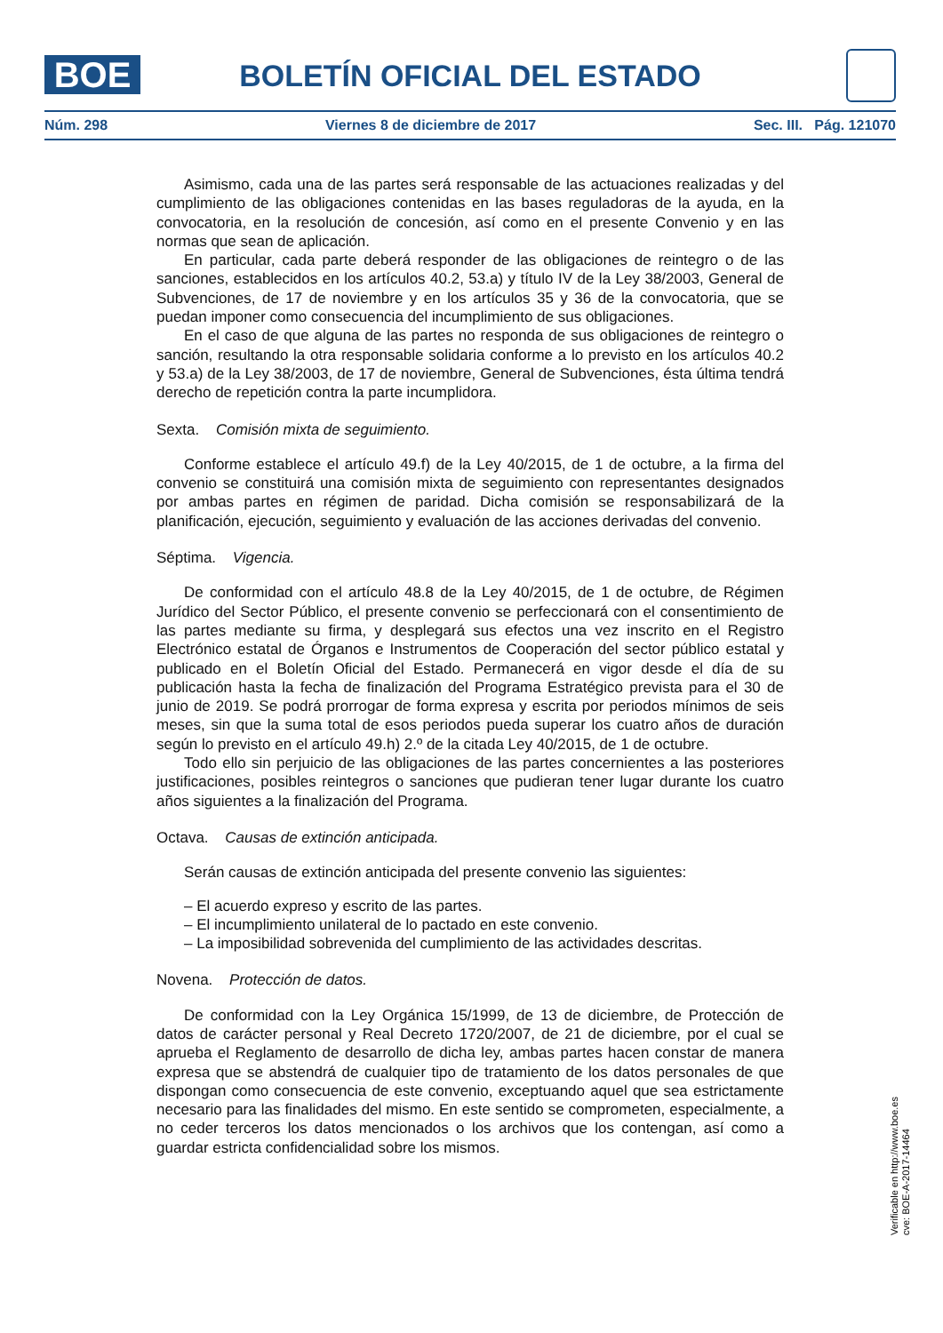BOE
BOLETÍN OFICIAL DEL ESTADO
Núm. 298 Viernes 8 de diciembre de 2017 Sec. III. Pág. 121070
Asimismo, cada una de las partes será responsable de las actuaciones realizadas y del cumplimiento de las obligaciones contenidas en las bases reguladoras de la ayuda, en la convocatoria, en la resolución de concesión, así como en el presente Convenio y en las normas que sean de aplicación.
En particular, cada parte deberá responder de las obligaciones de reintegro o de las sanciones, establecidos en los artículos 40.2, 53.a) y título IV de la Ley 38/2003, General de Subvenciones, de 17 de noviembre y en los artículos 35 y 36 de la convocatoria, que se puedan imponer como consecuencia del incumplimiento de sus obligaciones.
En el caso de que alguna de las partes no responda de sus obligaciones de reintegro o sanción, resultando la otra responsable solidaria conforme a lo previsto en los artículos 40.2 y 53.a) de la Ley 38/2003, de 17 de noviembre, General de Subvenciones, ésta última tendrá derecho de repetición contra la parte incumplidora.
Sexta. Comisión mixta de seguimiento.
Conforme establece el artículo 49.f) de la Ley 40/2015, de 1 de octubre, a la firma del convenio se constituirá una comisión mixta de seguimiento con representantes designados por ambas partes en régimen de paridad. Dicha comisión se responsabilizará de la planificación, ejecución, seguimiento y evaluación de las acciones derivadas del convenio.
Séptima. Vigencia.
De conformidad con el artículo 48.8 de la Ley 40/2015, de 1 de octubre, de Régimen Jurídico del Sector Público, el presente convenio se perfeccionará con el consentimiento de las partes mediante su firma, y desplegará sus efectos una vez inscrito en el Registro Electrónico estatal de Órganos e Instrumentos de Cooperación del sector público estatal y publicado en el Boletín Oficial del Estado. Permanecerá en vigor desde el día de su publicación hasta la fecha de finalización del Programa Estratégico prevista para el 30 de junio de 2019. Se podrá prorrogar de forma expresa y escrita por periodos mínimos de seis meses, sin que la suma total de esos periodos pueda superar los cuatro años de duración según lo previsto en el artículo 49.h) 2.º de la citada Ley 40/2015, de 1 de octubre.
Todo ello sin perjuicio de las obligaciones de las partes concernientes a las posteriores justificaciones, posibles reintegros o sanciones que pudieran tener lugar durante los cuatro años siguientes a la finalización del Programa.
Octava. Causas de extinción anticipada.
Serán causas de extinción anticipada del presente convenio las siguientes:
– El acuerdo expreso y escrito de las partes.
– El incumplimiento unilateral de lo pactado en este convenio.
– La imposibilidad sobrevenida del cumplimiento de las actividades descritas.
Novena. Protección de datos.
De conformidad con la Ley Orgánica 15/1999, de 13 de diciembre, de Protección de datos de carácter personal y Real Decreto 1720/2007, de 21 de diciembre, por el cual se aprueba el Reglamento de desarrollo de dicha ley, ambas partes hacen constar de manera expresa que se abstendrá de cualquier tipo de tratamiento de los datos personales de que dispongan como consecuencia de este convenio, exceptuando aquel que sea estrictamente necesario para las finalidades del mismo. En este sentido se comprometen, especialmente, a no ceder terceros los datos mencionados o los archivos que los contengan, así como a guardar estricta confidencialidad sobre los mismos.
Verificable en http://www.boe.es
cve: BOE-A-2017-14464